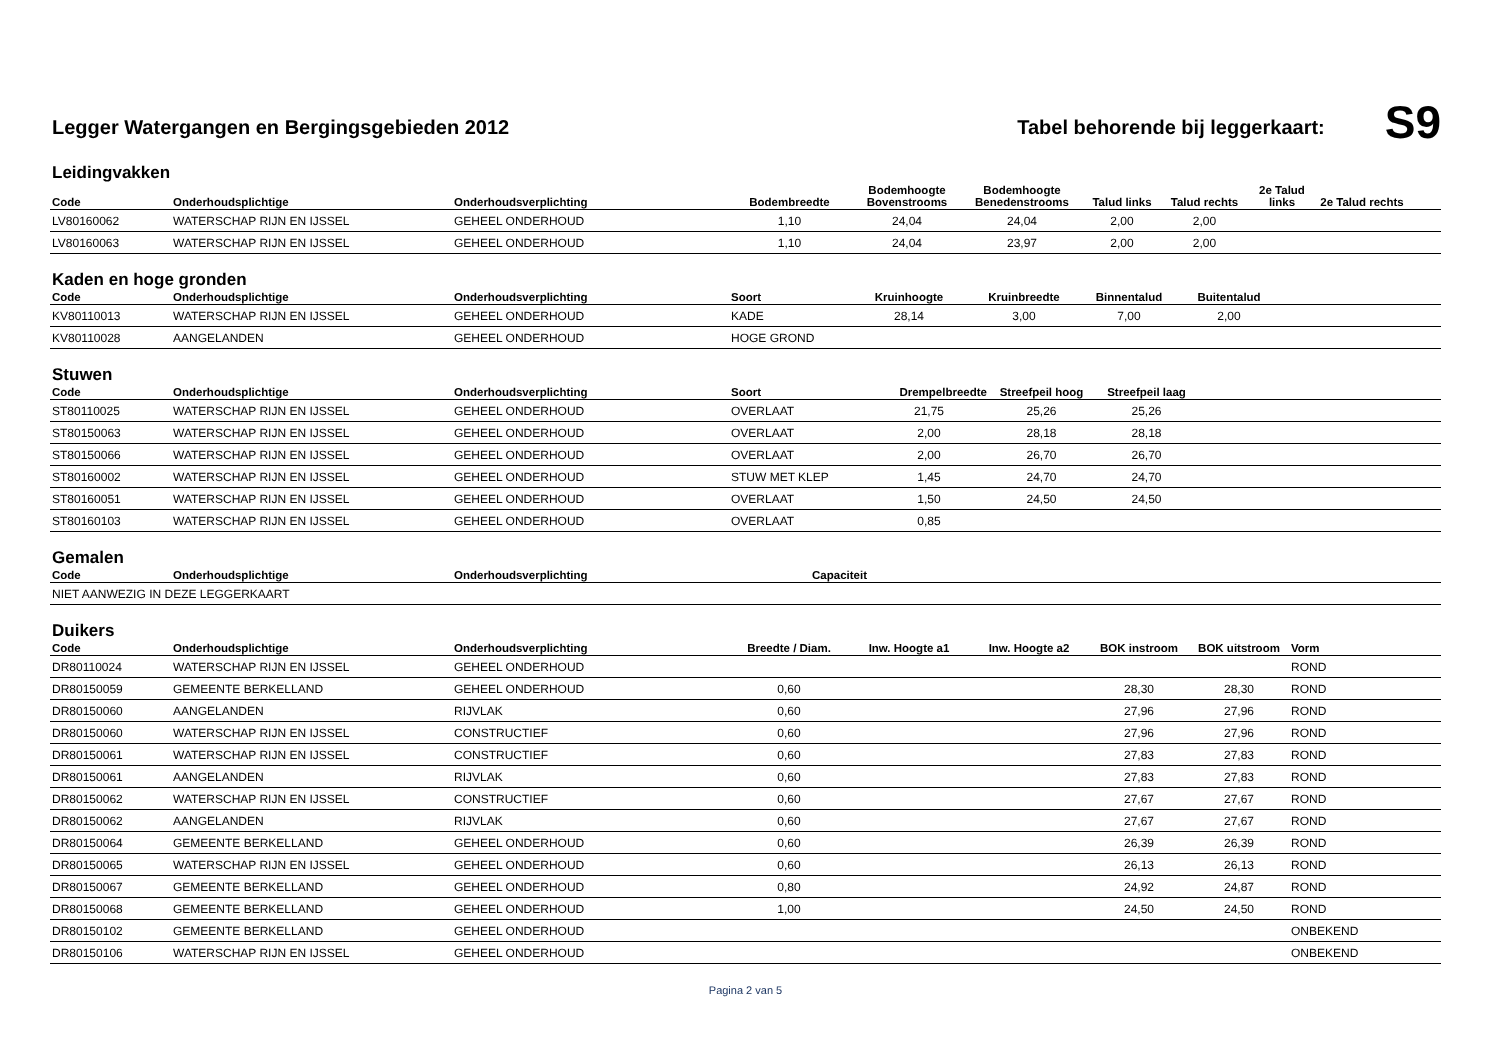Legger Watergangen en Bergingsgebieden 2012
Tabel behorende bij leggerkaart:
S9
Leidingvakken
| Code | Onderhoudsplichtige | Onderhoudsverplichting | Bodembreedte | Bodemhoogte Bovenstrooms | Bodemhoogte Benedenstrooms | Talud links | Talud rechts | 2e Talud links | 2e Talud rechts | |
| --- | --- | --- | --- | --- | --- | --- | --- | --- | --- | --- |
| LV80160062 | WATERSCHAP RIJN EN IJSSEL | GEHEEL ONDERHOUD | 1,10 | 24,04 | 24,04 | 2,00 | 2,00 | | | |
| LV80160063 | WATERSCHAP RIJN EN IJSSEL | GEHEEL ONDERHOUD | 1,10 | 24,04 | 23,97 | 2,00 | 2,00 | | | |
Kaden en hoge gronden
| Code | Onderhoudsplichtige | Onderhoudsverplichting | Soort | Kruinhoogte | Kruinbreedte | Binnentalud | Buitentalud | |
| --- | --- | --- | --- | --- | --- | --- | --- | --- |
| KV80110013 | WATERSCHAP RIJN EN IJSSEL | GEHEEL ONDERHOUD | KADE | 28,14 | 3,00 | 7,00 | 2,00 | |
| KV80110028 | AANGELANDEN | GEHEEL ONDERHOUD | HOGE GROND | | | | | |
Stuwen
| Code | Onderhoudsplichtige | Onderhoudsverplichting | Soort | Drempelbreedte | Streefpeil hoog | Streefpeil laag | |
| --- | --- | --- | --- | --- | --- | --- | --- |
| ST80110025 | WATERSCHAP RIJN EN IJSSEL | GEHEEL ONDERHOUD | OVERLAAT | 21,75 | 25,26 | 25,26 | |
| ST80150063 | WATERSCHAP RIJN EN IJSSEL | GEHEEL ONDERHOUD | OVERLAAT | 2,00 | 28,18 | 28,18 | |
| ST80150066 | WATERSCHAP RIJN EN IJSSEL | GEHEEL ONDERHOUD | OVERLAAT | 2,00 | 26,70 | 26,70 | |
| ST80160002 | WATERSCHAP RIJN EN IJSSEL | GEHEEL ONDERHOUD | STUW MET KLEP | 1,45 | 24,70 | 24,70 | |
| ST80160051 | WATERSCHAP RIJN EN IJSSEL | GEHEEL ONDERHOUD | OVERLAAT | 1,50 | 24,50 | 24,50 | |
| ST80160103 | WATERSCHAP RIJN EN IJSSEL | GEHEEL ONDERHOUD | OVERLAAT | 0,85 | | | |
Gemalen
| Code | Onderhoudsplichtige | Onderhoudsverplichting | Capaciteit | |
| --- | --- | --- | --- | --- |
| NIET AANWEZIG IN DEZE LEGGERKAART | | | | |
Duikers
| Code | Onderhoudsplichtige | Onderhoudsverplichting | Breedte / Diam. | Inw. Hoogte a1 | Inw. Hoogte a2 | BOK instroom | BOK uitstroom | Vorm |
| --- | --- | --- | --- | --- | --- | --- | --- | --- |
| DR80110024 | WATERSCHAP RIJN EN IJSSEL | GEHEEL ONDERHOUD | | | | | | ROND |
| DR80150059 | GEMEENTE BERKELLAND | GEHEEL ONDERHOUD | 0,60 | | | 28,30 | 28,30 | ROND |
| DR80150060 | AANGELANDEN | RIJVLAK | 0,60 | | | 27,96 | 27,96 | ROND |
| DR80150060 | WATERSCHAP RIJN EN IJSSEL | CONSTRUCTIEF | 0,60 | | | 27,96 | 27,96 | ROND |
| DR80150061 | WATERSCHAP RIJN EN IJSSEL | CONSTRUCTIEF | 0,60 | | | 27,83 | 27,83 | ROND |
| DR80150061 | AANGELANDEN | RIJVLAK | 0,60 | | | 27,83 | 27,83 | ROND |
| DR80150062 | WATERSCHAP RIJN EN IJSSEL | CONSTRUCTIEF | 0,60 | | | 27,67 | 27,67 | ROND |
| DR80150062 | AANGELANDEN | RIJVLAK | 0,60 | | | 27,67 | 27,67 | ROND |
| DR80150064 | GEMEENTE BERKELLAND | GEHEEL ONDERHOUD | 0,60 | | | 26,39 | 26,39 | ROND |
| DR80150065 | WATERSCHAP RIJN EN IJSSEL | GEHEEL ONDERHOUD | 0,60 | | | 26,13 | 26,13 | ROND |
| DR80150067 | GEMEENTE BERKELLAND | GEHEEL ONDERHOUD | 0,80 | | | 24,92 | 24,87 | ROND |
| DR80150068 | GEMEENTE BERKELLAND | GEHEEL ONDERHOUD | 1,00 | | | 24,50 | 24,50 | ROND |
| DR80150102 | GEMEENTE BERKELLAND | GEHEEL ONDERHOUD | | | | | | ONBEKEND |
| DR80150106 | WATERSCHAP RIJN EN IJSSEL | GEHEEL ONDERHOUD | | | | | | ONBEKEND |
Pagina 2 van 5